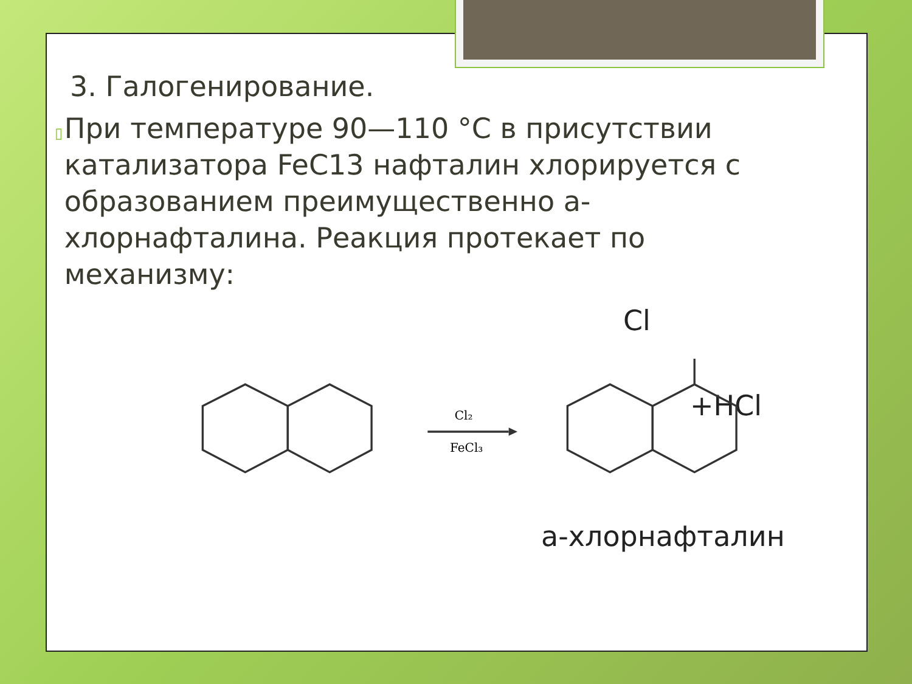3. Галогенирование.
▯
При температуре 90—110 °С в присутствии катализатора FeC13 нафталин хлорируется с образованием преимущественно а-хлорнафталина. Реакция протекает по механизму:
Cl
+HCl
а-хлорнафталин
Cl₂
FeCl₃